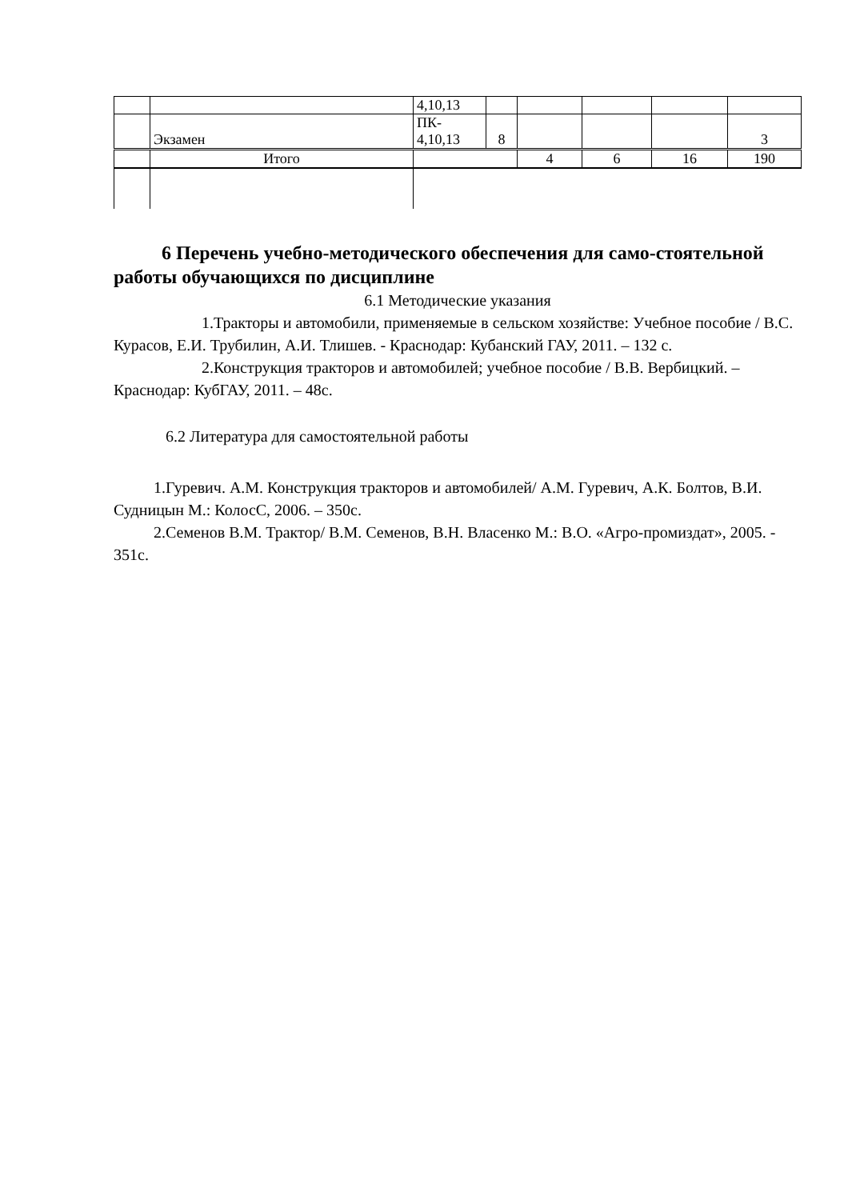| | | 4,10,13 | | | | | |
| | Экзамен | ПК- 4,10,13 | 8 | | | | 3 |
| | Итого | | | 4 | 6 | 16 | 190 |
6 Перечень учебно-методического обеспечения для само-стоятельной работы обучающихся по дисциплине
6.1 Методические указания
1.Тракторы и автомобили, применяемые в сельском хозяйстве: Учебное пособие / В.С. Курасов, Е.И. Трубилин, А.И. Тлишев. - Краснодар: Кубанский ГАУ, 2011. – 132 с.
2.Конструкция тракторов и автомобилей; учебное пособие / В.В. Вербицкий. – Краснодар: КубГАУ, 2011. – 48с.
6.2 Литература для самостоятельной работы
1.Гуревич. А.М. Конструкция тракторов и автомобилей/ А.М. Гуревич, А.К. Болтов, В.И. Судницын М.: КолосС, 2006. – 350с.
2.Семенов В.М. Трактор/ В.М. Семенов, В.Н. Власенко М.: В.О. «Агро-промиздат», 2005. - 351с.